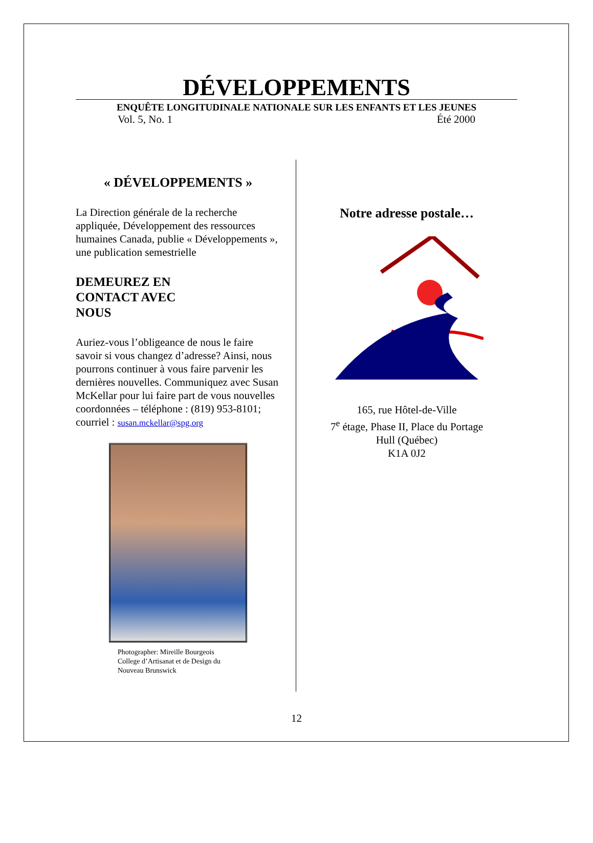DÉVELOPPEMENTS
ENQUÊTE LONGITUDINALE NATIONALE SUR LES ENFANTS ET LES JEUNES
Vol. 5, No. 1 Été 2000
« DÉVELOPPEMENTS »
La Direction générale de la recherche appliquée, Développement des ressources humaines Canada, publie « Développements », une publication semestrielle
DEMEUREZ EN
CONTACT AVEC
NOUS
Auriez-vous l’obligeance de nous le faire savoir si vous changez d’adresse? Ainsi, nous pourrons continuer à vous faire parvenir les dernières nouvelles. Communiquez avec Susan McKellar pour lui faire part de vous nouvelles coordonnées – téléphone : (819) 953-8101; courriel : susan.mckellar@spg.org
Photographer: Mireille Bourgeois
College d’Artisanat et de Design du
Nouveau Brunswick
Notre adresse postale…
165, rue Hôtel-de-Ville
7<sup>e</sup> étage, Phase II, Place du Portage
Hull (Québec)
K1A 0J2
12